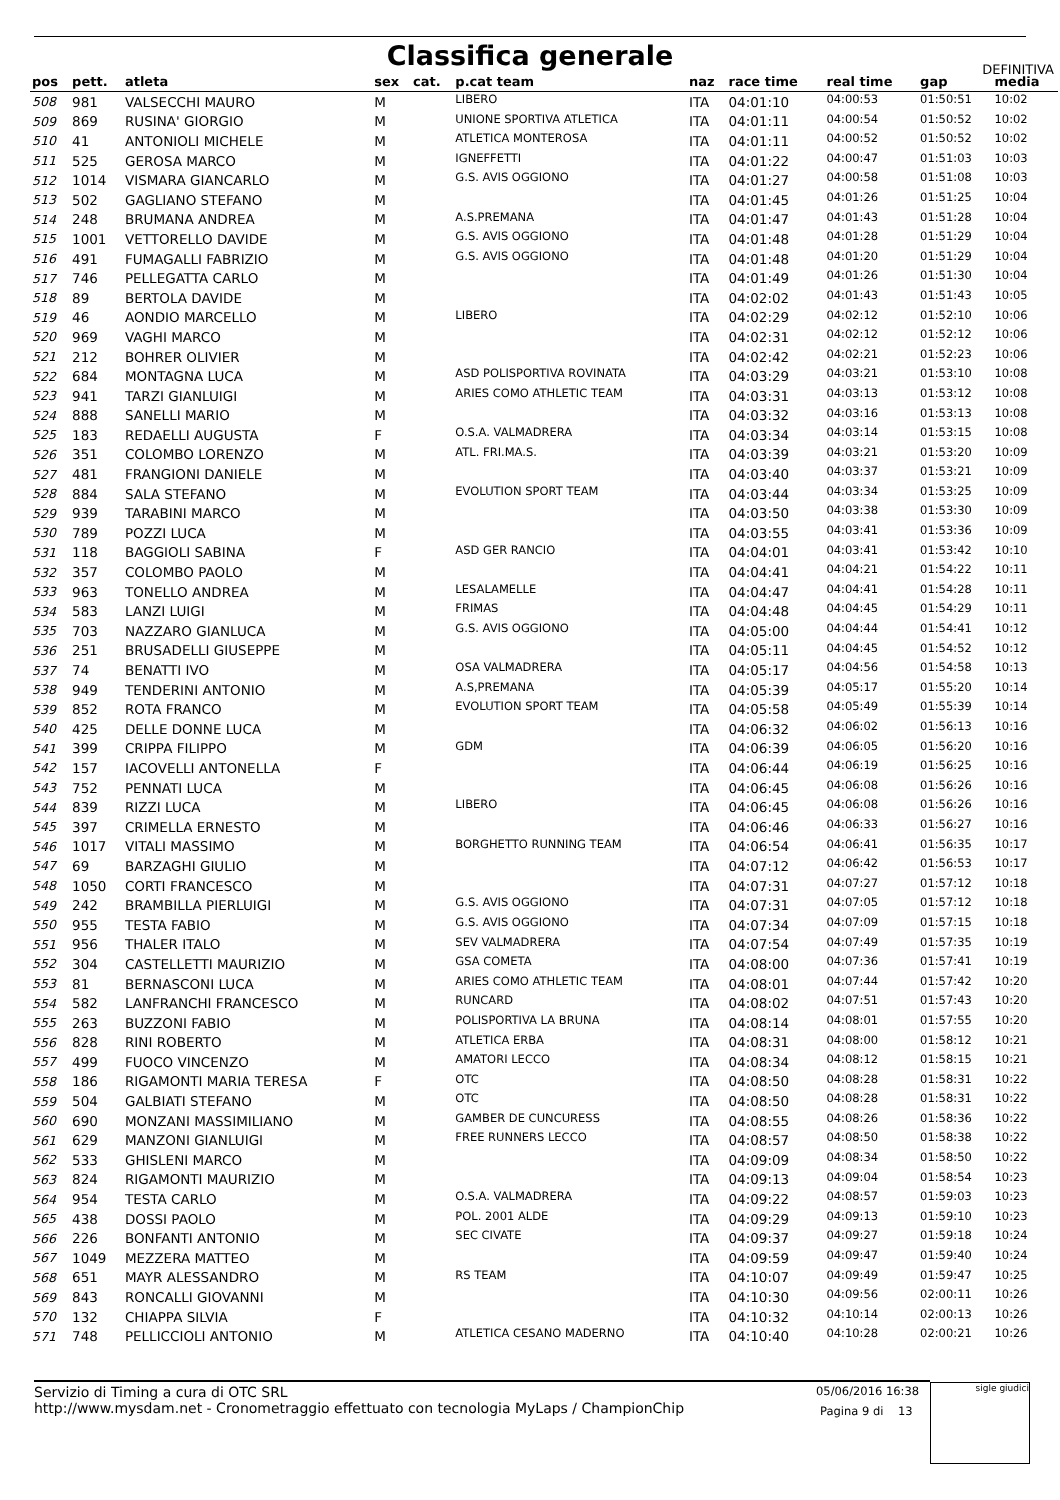Classifica generale
DEFINITIVA
| pos | pett. | atleta | sex | cat. | p.cat team | naz | race time | real time | gap | media |
| --- | --- | --- | --- | --- | --- | --- | --- | --- | --- | --- |
| 508 | 981 | VALSECCHI MAURO | M | | LIBERO | ITA | 04:01:10 | 04:00:53 | 01:50:51 | 10:02 |
| 509 | 869 | RUSINA' GIORGIO | M | | UNIONE SPORTIVA ATLETICA | ITA | 04:01:11 | 04:00:54 | 01:50:52 | 10:02 |
| 510 | 41 | ANTONIOLI MICHELE | M | | ATLETICA MONTEROSA | ITA | 04:01:11 | 04:00:52 | 01:50:52 | 10:02 |
| 511 | 525 | GEROSA MARCO | M | | IGNEFFETTI | ITA | 04:01:22 | 04:00:47 | 01:51:03 | 10:03 |
| 512 | 1014 | VISMARA GIANCARLO | M | | G.S. AVIS OGGIONO | ITA | 04:01:27 | 04:00:58 | 01:51:08 | 10:03 |
| 513 | 502 | GAGLIANO STEFANO | M | | | ITA | 04:01:45 | 04:01:26 | 01:51:25 | 10:04 |
| 514 | 248 | BRUMANA ANDREA | M | | A.S.PREMANA | ITA | 04:01:47 | 04:01:43 | 01:51:28 | 10:04 |
| 515 | 1001 | VETTORELLO DAVIDE | M | | G.S. AVIS OGGIONO | ITA | 04:01:48 | 04:01:28 | 01:51:29 | 10:04 |
| 516 | 491 | FUMAGALLI FABRIZIO | M | | G.S. AVIS OGGIONO | ITA | 04:01:48 | 04:01:20 | 01:51:29 | 10:04 |
| 517 | 746 | PELLEGATTA CARLO | M | | | ITA | 04:01:49 | 04:01:26 | 01:51:30 | 10:04 |
| 518 | 89 | BERTOLA DAVIDE | M | | | ITA | 04:02:02 | 04:01:43 | 01:51:43 | 10:05 |
| 519 | 46 | AONDIO MARCELLO | M | | LIBERO | ITA | 04:02:29 | 04:02:12 | 01:52:10 | 10:06 |
| 520 | 969 | VAGHI MARCO | M | | | ITA | 04:02:31 | 04:02:12 | 01:52:12 | 10:06 |
| 521 | 212 | BOHRER OLIVIER | M | | | ITA | 04:02:42 | 04:02:21 | 01:52:23 | 10:06 |
| 522 | 684 | MONTAGNA LUCA | M | | ASD POLISPORTIVA ROVINATA | ITA | 04:03:29 | 04:03:21 | 01:53:10 | 10:08 |
| 523 | 941 | TARZI GIANLUIGI | M | | ARIES COMO ATHLETIC TEAM | ITA | 04:03:31 | 04:03:13 | 01:53:12 | 10:08 |
| 524 | 888 | SANELLI MARIO | M | | | ITA | 04:03:32 | 04:03:16 | 01:53:13 | 10:08 |
| 525 | 183 | REDAELLI AUGUSTA | F | | O.S.A. VALMADRERA | ITA | 04:03:34 | 04:03:14 | 01:53:15 | 10:08 |
| 526 | 351 | COLOMBO LORENZO | M | | ATL. FRI.MA.S. | ITA | 04:03:39 | 04:03:21 | 01:53:20 | 10:09 |
| 527 | 481 | FRANGIONI DANIELE | M | | | ITA | 04:03:40 | 04:03:37 | 01:53:21 | 10:09 |
| 528 | 884 | SALA STEFANO | M | | EVOLUTION SPORT TEAM | ITA | 04:03:44 | 04:03:34 | 01:53:25 | 10:09 |
| 529 | 939 | TARABINI MARCO | M | | | ITA | 04:03:50 | 04:03:38 | 01:53:30 | 10:09 |
| 530 | 789 | POZZI LUCA | M | | | ITA | 04:03:55 | 04:03:41 | 01:53:36 | 10:09 |
| 531 | 118 | BAGGIOLI SABINA | F | | ASD GER RANCIO | ITA | 04:04:01 | 04:03:41 | 01:53:42 | 10:10 |
| 532 | 357 | COLOMBO PAOLO | M | | | ITA | 04:04:41 | 04:04:21 | 01:54:22 | 10:11 |
| 533 | 963 | TONELLO ANDREA | M | | LESALAMELLE | ITA | 04:04:47 | 04:04:41 | 01:54:28 | 10:11 |
| 534 | 583 | LANZI LUIGI | M | | FRIMAS | ITA | 04:04:48 | 04:04:45 | 01:54:29 | 10:11 |
| 535 | 703 | NAZZARO GIANLUCA | M | | G.S. AVIS OGGIONO | ITA | 04:05:00 | 04:04:44 | 01:54:41 | 10:12 |
| 536 | 251 | BRUSADELLI GIUSEPPE | M | | | ITA | 04:05:11 | 04:04:45 | 01:54:52 | 10:12 |
| 537 | 74 | BENATTI IVO | M | | OSA VALMADRERA | ITA | 04:05:17 | 04:04:56 | 01:54:58 | 10:13 |
| 538 | 949 | TENDERINI ANTONIO | M | | A.S,PREMANA | ITA | 04:05:39 | 04:05:17 | 01:55:20 | 10:14 |
| 539 | 852 | ROTA FRANCO | M | | EVOLUTION SPORT TEAM | ITA | 04:05:58 | 04:05:49 | 01:55:39 | 10:14 |
| 540 | 425 | DELLE DONNE LUCA | M | | | ITA | 04:06:32 | 04:06:02 | 01:56:13 | 10:16 |
| 541 | 399 | CRIPPA FILIPPO | M | | GDM | ITA | 04:06:39 | 04:06:05 | 01:56:20 | 10:16 |
| 542 | 157 | IACOVELLI ANTONELLA | F | | | ITA | 04:06:44 | 04:06:19 | 01:56:25 | 10:16 |
| 543 | 752 | PENNATI LUCA | M | | | ITA | 04:06:45 | 04:06:08 | 01:56:26 | 10:16 |
| 544 | 839 | RIZZI LUCA | M | | LIBERO | ITA | 04:06:45 | 04:06:08 | 01:56:26 | 10:16 |
| 545 | 397 | CRIMELLA ERNESTO | M | | | ITA | 04:06:46 | 04:06:33 | 01:56:27 | 10:16 |
| 546 | 1017 | VITALI MASSIMO | M | | BORGHETTO RUNNING TEAM | ITA | 04:06:54 | 04:06:41 | 01:56:35 | 10:17 |
| 547 | 69 | BARZAGHI GIULIO | M | | | ITA | 04:07:12 | 04:06:42 | 01:56:53 | 10:17 |
| 548 | 1050 | CORTI FRANCESCO | M | | | ITA | 04:07:31 | 04:07:27 | 01:57:12 | 10:18 |
| 549 | 242 | BRAMBILLA PIERLUIGI | M | | G.S. AVIS OGGIONO | ITA | 04:07:31 | 04:07:05 | 01:57:12 | 10:18 |
| 550 | 955 | TESTA FABIO | M | | G.S. AVIS OGGIONO | ITA | 04:07:34 | 04:07:09 | 01:57:15 | 10:18 |
| 551 | 956 | THALER ITALO | M | | SEV VALMADRERA | ITA | 04:07:54 | 04:07:49 | 01:57:35 | 10:19 |
| 552 | 304 | CASTELLETTI MAURIZIO | M | | GSA COMETA | ITA | 04:08:00 | 04:07:36 | 01:57:41 | 10:19 |
| 553 | 81 | BERNASCONI LUCA | M | | ARIES COMO ATHLETIC TEAM | ITA | 04:08:01 | 04:07:44 | 01:57:42 | 10:20 |
| 554 | 582 | LANFRANCHI FRANCESCO | M | | RUNCARD | ITA | 04:08:02 | 04:07:51 | 01:57:43 | 10:20 |
| 555 | 263 | BUZZONI FABIO | M | | POLISPORTIVA LA BRUNA | ITA | 04:08:14 | 04:08:01 | 01:57:55 | 10:20 |
| 556 | 828 | RINI ROBERTO | M | | ATLETICA ERBA | ITA | 04:08:31 | 04:08:00 | 01:58:12 | 10:21 |
| 557 | 499 | FUOCO VINCENZO | M | | AMATORI LECCO | ITA | 04:08:34 | 04:08:12 | 01:58:15 | 10:21 |
| 558 | 186 | RIGAMONTI MARIA TERESA | F | | OTC | ITA | 04:08:50 | 04:08:28 | 01:58:31 | 10:22 |
| 559 | 504 | GALBIATI STEFANO | M | | OTC | ITA | 04:08:50 | 04:08:28 | 01:58:31 | 10:22 |
| 560 | 690 | MONZANI MASSIMILIANO | M | | GAMBER DE CUNCURESS | ITA | 04:08:55 | 04:08:26 | 01:58:36 | 10:22 |
| 561 | 629 | MANZONI GIANLUIGI | M | | FREE RUNNERS LECCO | ITA | 04:08:57 | 04:08:50 | 01:58:38 | 10:22 |
| 562 | 533 | GHISLENI MARCO | M | | | ITA | 04:09:09 | 04:08:34 | 01:58:50 | 10:22 |
| 563 | 824 | RIGAMONTI MAURIZIO | M | | | ITA | 04:09:13 | 04:09:04 | 01:58:54 | 10:23 |
| 564 | 954 | TESTA CARLO | M | | O.S.A. VALMADRERA | ITA | 04:09:22 | 04:08:57 | 01:59:03 | 10:23 |
| 565 | 438 | DOSSI PAOLO | M | | POL. 2001 ALDE | ITA | 04:09:29 | 04:09:13 | 01:59:10 | 10:23 |
| 566 | 226 | BONFANTI ANTONIO | M | | SEC CIVATE | ITA | 04:09:37 | 04:09:27 | 01:59:18 | 10:24 |
| 567 | 1049 | MEZZERA MATTEO | M | | | ITA | 04:09:59 | 04:09:47 | 01:59:40 | 10:24 |
| 568 | 651 | MAYR ALESSANDRO | M | | RS TEAM | ITA | 04:10:07 | 04:09:49 | 01:59:47 | 10:25 |
| 569 | 843 | RONCALLI GIOVANNI | M | | | ITA | 04:10:30 | 04:09:56 | 02:00:11 | 10:26 |
| 570 | 132 | CHIAPPA SILVIA | F | | | ITA | 04:10:32 | 04:10:14 | 02:00:13 | 10:26 |
| 571 | 748 | PELLICCIOLI ANTONIO | M | | ATLETICA CESANO MADERNO | ITA | 04:10:40 | 04:10:28 | 02:00:21 | 10:26 |
Servizio di Timing a cura di OTC SRL
http://www.mysdam.net - Cronometraggio effettuato con tecnologia MyLaps / ChampionChip
05/06/2016 16:38
Pagina 9 di 13
sigle giudici